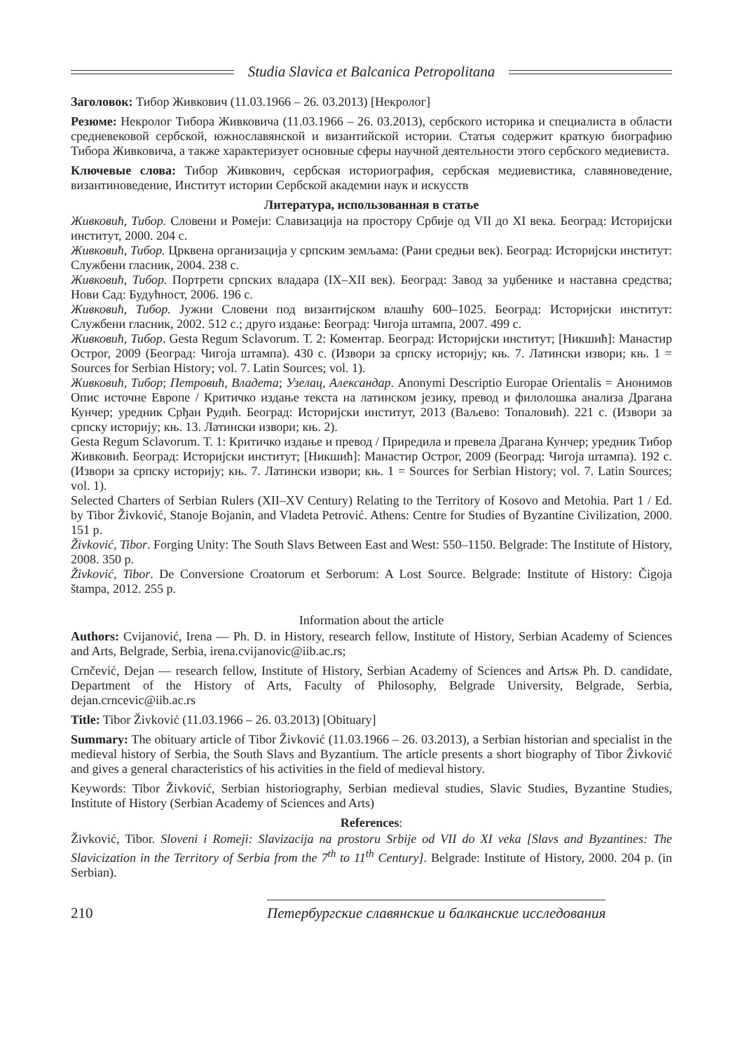Studia Slavica et Balcanica Petropolitana
Заголовок: Тибор Живкович (11.03.1966 – 26. 03.2013) [Некролог]
Резюме: Некролог Тибора Живковича (11.03.1966 – 26. 03.2013), сербского историка и специалиста в области средневековой сербской, южнославянской и византийской истории. Статья содержит краткую биографию Тибора Живковича, а также характеризует основные сферы научной деятельности этого сербского медиевиста.
Ключевые слова: Тибор Живкович, сербская историография, сербская медиевистика, славяноведение, византиноведение, Институт истории Сербской академии наук и искусств
Литература, использованная в статье
Живковић, Тибор. Словени и Ромеји: Славизација на простору Србије од VII до XI века. Београд: Историјски институт, 2000. 204 с.
Живковић, Тибор. Црквена организација у српским земљама: (Рани средњи век). Београд: Историјски институт: Службени гласник, 2004. 238 с.
Живковић, Тибор. Портрети српских владара (IX–XII век). Београд: Завод за уџбенике и наставна средства; Нови Сад: Будућност, 2006. 196 с.
Живковић, Тибор. Јужни Словени под византијском влашћу 600–1025. Београд: Историјски институт: Службени гласник, 2002. 512 с.; друго издање: Београд: Чигоја штампа, 2007. 499 с.
Живковић, Тибор. Gesta Regum Sclavorum. Т. 2: Коментар. Београд: Историјски институт; [Никшић]: Манастир Острог, 2009 (Београд: Чигоја штампа). 430 с. (Извори за српску историју; књ. 7. Латински извори; књ. 1 = Sources for Serbian History; vol. 7. Latin Sources; vol. 1).
Живковић, Тибор; Петровић, Владета; Узелац, Александар. Anonymi Descriptio Europae Orientalis = Анонимов Опис источне Европе / Критичко издање текста на латинском језику, превод и филолошка анализа Драгана Кунчер; уредник Срђан Рудић. Београд: Историјски институт, 2013 (Ваљево: Топаловић). 221 с. (Извори за српску историју; књ. 13. Латински извори; књ. 2).
Gesta Regum Sclavorum. Т. 1: Критичко издање и превод / Приредила и превела Драгана Кунчер; уредник Тибор Живковић. Београд: Историјски институт; [Никшић]: Манастир Острог, 2009 (Београд: Чигоја штампа). 192 с. (Извори за српску историју; књ. 7. Латински извори; књ. 1 = Sources for Serbian History; vol. 7. Latin Sources; vol. 1).
Selected Charters of Serbian Rulers (XII–XV Century) Relating to the Territory of Kosovo and Metohia. Part 1 / Ed. by Tibor Živković, Stanoje Bojanin, and Vladeta Petrović. Athens: Centre for Studies of Byzantine Civilization, 2000. 151 p.
Živković, Tibor. Forging Unity: The South Slavs Between East and West: 550–1150. Belgrade: The Institute of History, 2008. 350 p.
Živković, Tibor. De Conversione Croatorum et Serborum: A Lost Source. Belgrade: Institute of History: Čigoja štampa, 2012. 255 p.
Information about the article
Authors: Cvijanović, Irena — Ph. D. in History, research fellow, Institute of History, Serbian Academy of Sciences and Arts, Belgrade, Serbia, irena.cvijanovic@iib.ac.rs;
Crnčević, Dejan — research fellow, Institute of History, Serbian Academy of Sciences and Artsж Ph. D. candidate, Department of the History of Arts, Faculty of Philosophy, Belgrade University, Belgrade, Serbia, dejan.crncevic@iib.ac.rs
Title: Tibor Živković (11.03.1966 – 26. 03.2013) [Obituary]
Summary: The obituary article of Tibor Živković (11.03.1966 – 26. 03.2013), a Serbian historian and specialist in the medieval history of Serbia, the South Slavs and Byzantium. The article presents a short biography of Tibor Živković and gives a general characteristics of his activities in the field of medieval history.
Keywords: Tibor Živković, Serbian historiography, Serbian medieval studies, Slavic Studies, Byzantine Studies, Institute of History (Serbian Academy of Sciences and Arts)
References:
Živković, Tibor. Sloveni i Romeji: Slavizacija na prostoru Srbije od VII do XI veka [Slavs and Byzantines: The Slavicization in the Territory of Serbia from the 7<sup>th</sup> to 11<sup>th</sup> Century]. Belgrade: Institute of History, 2000. 204 p. (in Serbian).
210
Петербургские славянские и балканские исследования